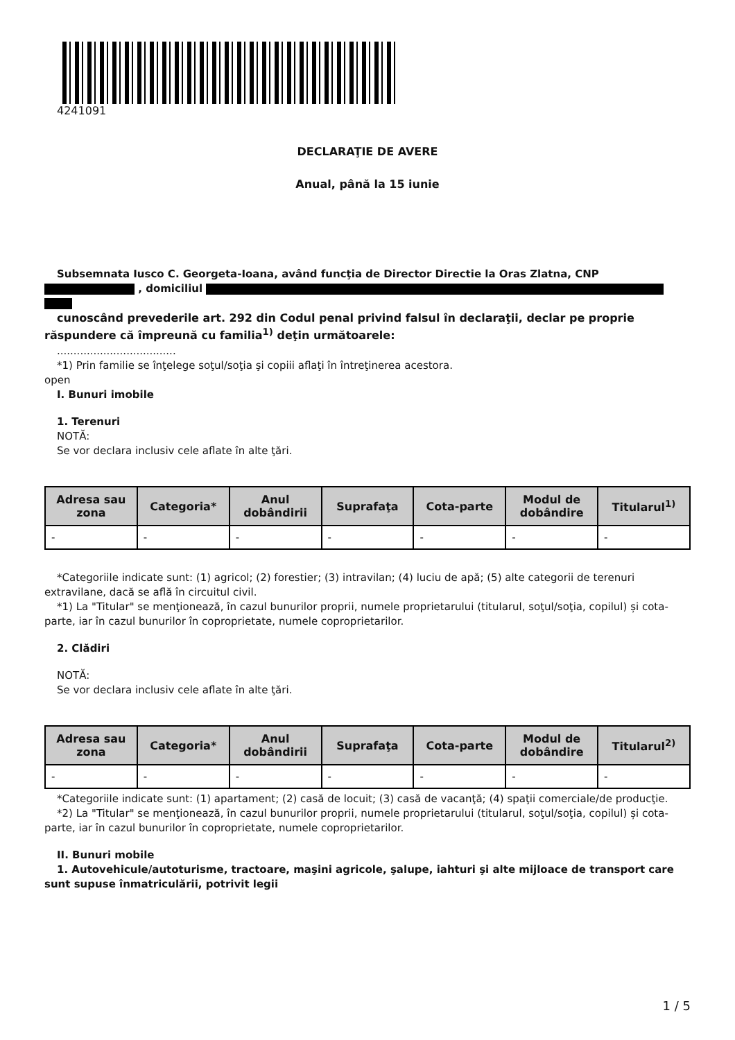4241091
DECLARAŢIE DE AVERE
Anual, până la 15 iunie
Subsemnata Iusco C. Georgeta-Ioana, având funcţia de Director Directie la Oras Zlatna, CNP
, domiciliul
cunoscând prevederile art. 292 din Codul penal privind falsul în declaraţii, declar pe proprie răspundere că împreună cu familia<sup>1)</sup> deţin următoarele:
....................................
*1) Prin familie se înţelege soţul/soţia şi copiii aflaţi în întreţinerea acestora.
open
I. Bunuri imobile
1. Terenuri
NOTĂ:
Se vor declara inclusiv cele aflate în alte ţări.
| Adresa sau zona | Categoria* | Anul dobândirii | Suprafaţa | Cota-parte | Modul de dobândire | Titularul<sup>1)</sup> |
| --- | --- | --- | --- | --- | --- | --- |
| - | - | - | - | - | - | - |
*Categoriile indicate sunt: (1) agricol; (2) forestier; (3) intravilan; (4) luciu de apă; (5) alte categorii de terenuri extravilane, dacă se află în circuitul civil.
*1) La "Titular" se menţionează, în cazul bunurilor proprii, numele proprietarului (titularul, soţul/soţia, copilul) și cota-parte, iar în cazul bunurilor în coproprietate, numele coproprietarilor.
2. Clădiri
NOTĂ:
Se vor declara inclusiv cele aflate în alte ţări.
| Adresa sau zona | Categoria* | Anul dobândirii | Suprafaţa | Cota-parte | Modul de dobândire | Titularul<sup>2)</sup> |
| --- | --- | --- | --- | --- | --- | --- |
| - | - | - | - | - | - | - |
*Categoriile indicate sunt: (1) apartament; (2) casă de locuit; (3) casă de vacanţă; (4) spaţii comerciale/de producţie.
*2) La "Titular" se menţionează, în cazul bunurilor proprii, numele proprietarului (titularul, soţul/soţia, copilul) și cota-parte, iar în cazul bunurilor în coproprietate, numele coproprietarilor.
II. Bunuri mobile
1. Autovehicule/autoturisme, tractoare, maşini agricole, şalupe, iahturi şi alte mijloace de transport care sunt supuse înmatriculării, potrivit legii
1 / 5